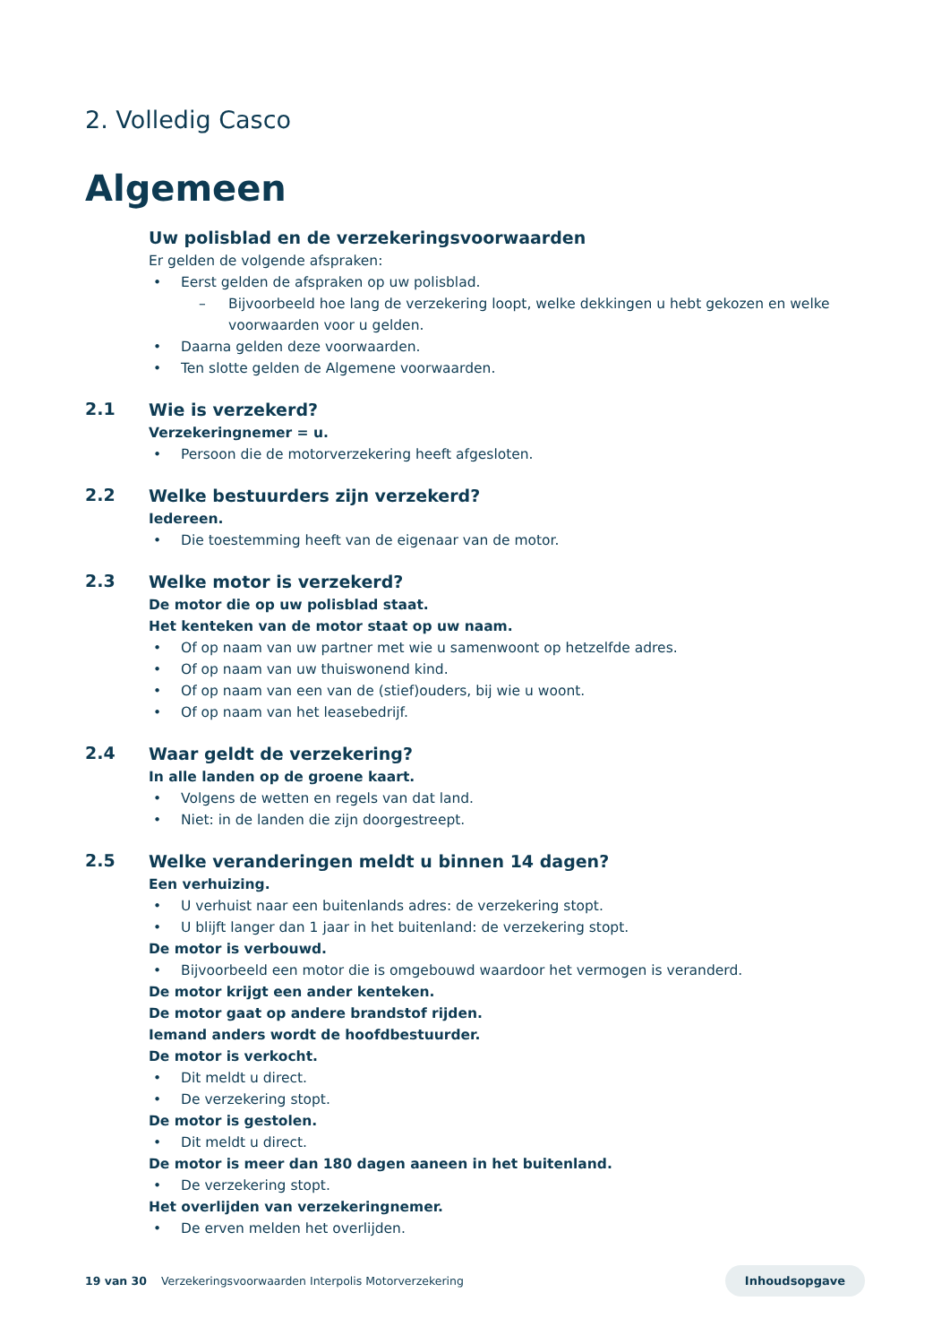2. Volledig Casco
Algemeen
Uw polisblad en de verzekeringsvoorwaarden
Er gelden de volgende afspraken:
• Eerst gelden de afspraken op uw polisblad.
– Bijvoorbeeld hoe lang de verzekering loopt, welke dekkingen u hebt gekozen en welke voorwaarden voor u gelden.
• Daarna gelden deze voorwaarden.
• Ten slotte gelden de Algemene voorwaarden.
2.1
Wie is verzekerd?
Verzekeringnemer = u.
• Persoon die de motorverzekering heeft afgesloten.
2.2
Welke bestuurders zijn verzekerd?
Iedereen.
• Die toestemming heeft van de eigenaar van de motor.
2.3
Welke motor is verzekerd?
De motor die op uw polisblad staat.
Het kenteken van de motor staat op uw naam.
• Of op naam van uw partner met wie u samenwoont op hetzelfde adres.
• Of op naam van uw thuiswonend kind.
• Of op naam van een van de (stief)ouders, bij wie u woont.
• Of op naam van het leasebedrijf.
2.4
Waar geldt de verzekering?
In alle landen op de groene kaart.
• Volgens de wetten en regels van dat land.
• Niet: in de landen die zijn doorgestreept.
2.5
Welke veranderingen meldt u binnen 14 dagen?
Een verhuizing.
• U verhuist naar een buitenlands adres: de verzekering stopt.
• U blijft langer dan 1 jaar in het buitenland: de verzekering stopt.
De motor is verbouwd.
• Bijvoorbeeld een motor die is omgebouwd waardoor het vermogen is veranderd.
De motor krijgt een ander kenteken.
De motor gaat op andere brandstof rijden.
Iemand anders wordt de hoofdbestuurder.
De motor is verkocht.
• Dit meldt u direct.
• De verzekering stopt.
De motor is gestolen.
• Dit meldt u direct.
De motor is meer dan 180 dagen aaneen in het buitenland.
• De verzekering stopt.
Het overlijden van verzekeringnemer.
• De erven melden het overlijden.
19 van 30 Verzekeringsvoorwaarden Interpolis Motorverzekering Inhoudsopgave